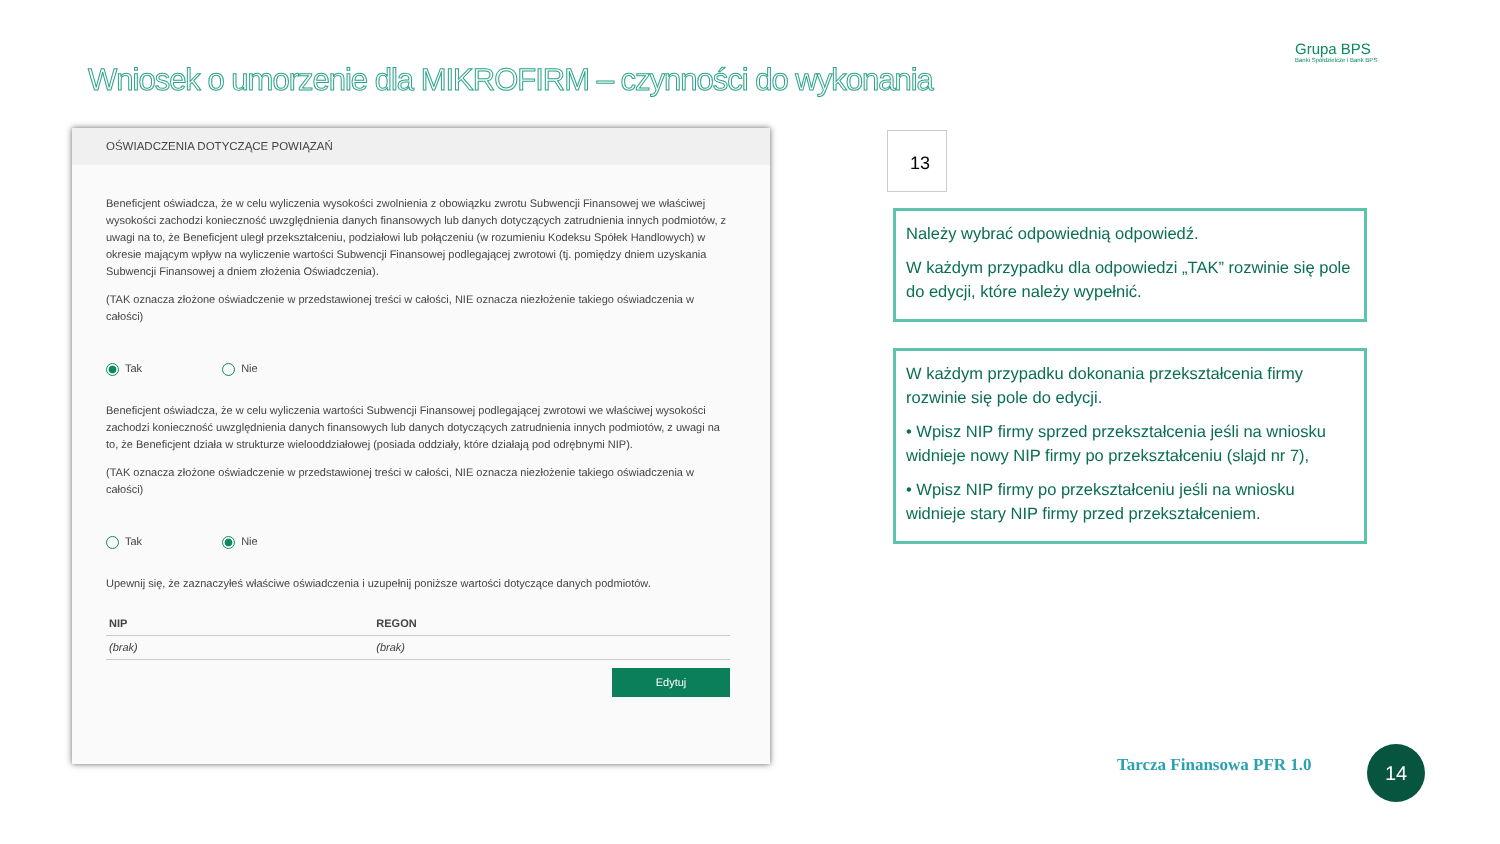Wniosek o umorzenie dla MIKROFIRM – czynności do wykonania
Grupa BPS
Banki Spółdzielcze i Bank BPS
OŚWIADCZENIA DOTYCZĄCE POWIĄZAŃ
Beneficjent oświadcza, że w celu wyliczenia wysokości zwolnienia z obowiązku zwrotu Subwencji Finansowej we właściwej wysokości zachodzi konieczność uwzględnienia danych finansowych lub danych dotyczących zatrudnienia innych podmiotów, z uwagi na to, że Beneficjent uległ przekształceniu, podziałowi lub połączeniu (w rozumieniu Kodeksu Spółek Handlowych) w okresie mającym wpływ na wyliczenie wartości Subwencji Finansowej podlegającej zwrotowi (tj. pomiędzy dniem uzyskania Subwencji Finansowej a dniem złożenia Oświadczenia).
(TAK oznacza złożone oświadczenie w przedstawionej treści w całości, NIE oznacza niezłożenie takiego oświadczenia w całości)
Tak Nie
Beneficjent oświadcza, że w celu wyliczenia wartości Subwencji Finansowej podlegającej zwrotowi we właściwej wysokości zachodzi konieczność uwzględnienia danych finansowych lub danych dotyczących zatrudnienia innych podmiotów, z uwagi na to, że Beneficjent działa w strukturze wielooddziałowej (posiada oddziały, które działają pod odrębnymi NIP).
(TAK oznacza złożone oświadczenie w przedstawionej treści w całości, NIE oznacza niezłożenie takiego oświadczenia w całości)
Tak Nie
Upewnij się, że zaznaczyłeś właściwe oświadczenia i uzupełnij poniższe wartości dotyczące danych podmiotów.
| NIP | REGON |
| --- | --- |
| (brak) | (brak) |
Edytuj
13
Należy wybrać odpowiednią odpowiedź.
W każdym przypadku dla odpowiedzi „TAK” rozwinie się pole do edycji, które należy wypełnić.
W każdym przypadku dokonania przekształcenia firmy rozwinie się pole do edycji.
• Wpisz NIP firmy sprzed przekształcenia jeśli na wniosku widnieje nowy NIP firmy po przekształceniu (slajd nr 7),
• Wpisz NIP firmy po przekształceniu jeśli na wniosku widnieje stary NIP firmy przed przekształceniem.
Tarcza Finansowa PFR 1.0 14